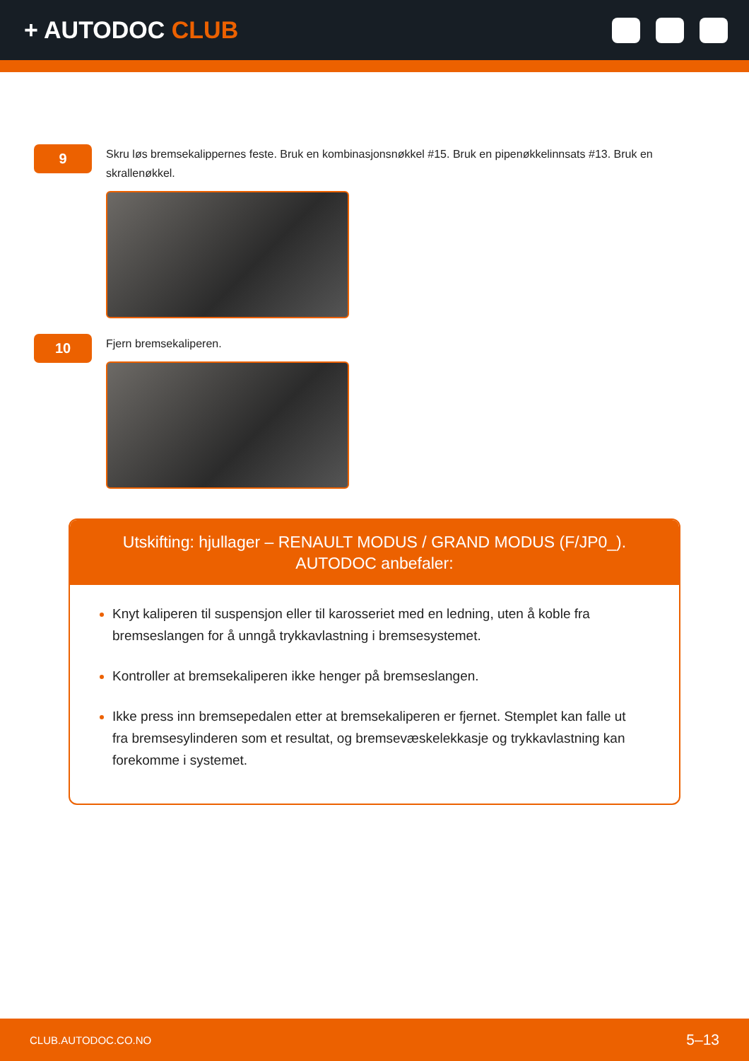+ AUTODOC CLUB
9
Skru løs bremsekalippernes feste. Bruk en kombinasjonsnøkkel #15. Bruk en pipenøkkelinnsats #13. Bruk en skrallenøkkel.
10
Fjern bremsekaliperen.
Utskifting: hjullager – RENAULT MODUS / GRAND MODUS (F/JP0_).
AUTODOC anbefaler:
Knyt kaliperen til suspensjon eller til karosseriet med en ledning, uten å koble fra bremseslangen for å unngå trykkavlastning i bremsesystemet.
Kontroller at bremsekaliperen ikke henger på bremseslangen.
Ikke press inn bremsepedalen etter at bremsekaliperen er fjernet. Stemplet kan falle ut fra bremsesylinderen som et resultat, og bremsevæskelekkasje og trykkavlastning kan forekomme i systemet.
CLUB.AUTODOC.CO.NO 5–13